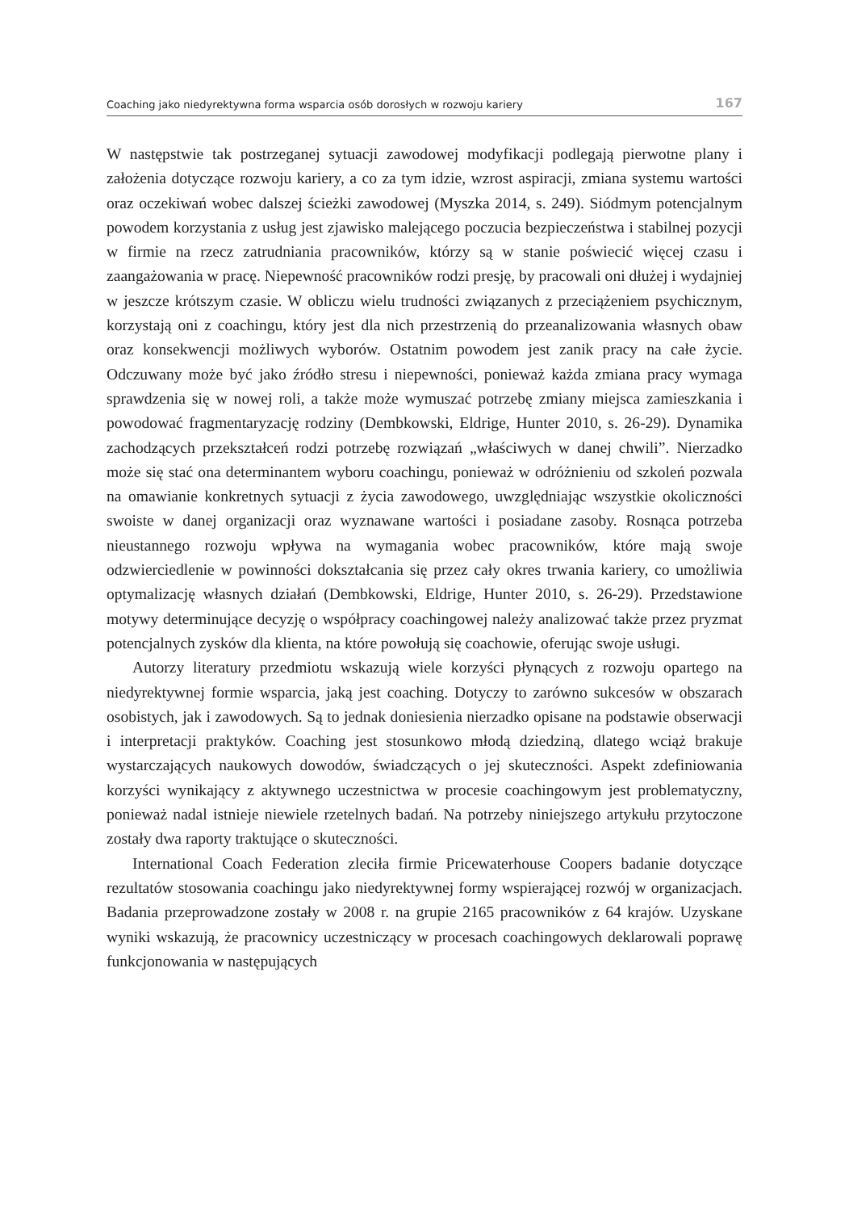Coaching jako niedyrektywna forma wsparcia osób dorosłych w rozwoju kariery 167
W następstwie tak postrzeganej sytuacji zawodowej modyfikacji podlegają pierwotne plany i założenia dotyczące rozwoju kariery, a co za tym idzie, wzrost aspiracji, zmiana systemu wartości oraz oczekiwań wobec dalszej ścieżki zawodowej (Myszka 2014, s. 249). Siódmym potencjalnym powodem korzystania z usług jest zjawisko malejącego poczucia bezpieczeństwa i stabilnej pozycji w firmie na rzecz zatrudniania pracowników, którzy są w stanie poświecić więcej czasu i zaangażowania w pracę. Niepewność pracowników rodzi presję, by pracowali oni dłużej i wydajniej w jeszcze krótszym czasie. W obliczu wielu trudności związanych z przeciążeniem psychicznym, korzystają oni z coachingu, który jest dla nich przestrzenią do przeanalizowania własnych obaw oraz konsekwencji możliwych wyborów. Ostatnim powodem jest zanik pracy na całe życie. Odczuwany może być jako źródło stresu i niepewności, ponieważ każda zmiana pracy wymaga sprawdzenia się w nowej roli, a także może wymuszać potrzebę zmiany miejsca zamieszkania i powodować fragmentaryzację rodziny (Dembkowski, Eldrige, Hunter 2010, s. 26-29). Dynamika zachodzących przekształceń rodzi potrzebę rozwiązań „właściwych w danej chwili”. Nierzadko może się stać ona determinantem wyboru coachingu, ponieważ w odróżnieniu od szkoleń pozwala na omawianie konkretnych sytuacji z życia zawodowego, uwzględniając wszystkie okoliczności swoiste w danej organizacji oraz wyznawane wartości i posiadane zasoby. Rosnąca potrzeba nieustannego rozwoju wpływa na wymagania wobec pracowników, które mają swoje odzwierciedlenie w powinności dokształcania się przez cały okres trwania kariery, co umożliwia optymalizację własnych działań (Dembkowski, Eldrige, Hunter 2010, s. 26-29). Przedstawione motywy determinujące decyzję o współpracy coachingowej należy analizować także przez pryzmat potencjalnych zysków dla klienta, na które powołują się coachowie, oferując swoje usługi.
Autorzy literatury przedmiotu wskazują wiele korzyści płynących z rozwoju opartego na niedyrektywnej formie wsparcia, jaką jest coaching. Dotyczy to zarówno sukcesów w obszarach osobistych, jak i zawodowych. Są to jednak doniesienia nierzadko opisane na podstawie obserwacji i interpretacji praktyków. Coaching jest stosunkowo młodą dziedziną, dlatego wciąż brakuje wystarczających naukowych dowodów, świadczących o jej skuteczności. Aspekt zdefiniowania korzyści wynikający z aktywnego uczestnictwa w procesie coachingowym jest problematyczny, ponieważ nadal istnieje niewiele rzetelnych badań. Na potrzeby niniejszego artykułu przytoczone zostały dwa raporty traktujące o skuteczności.
International Coach Federation zleciła firmie Pricewaterhouse Coopers badanie dotyczące rezultatów stosowania coachingu jako niedyrektywnej formy wspierającej rozwój w organizacjach. Badania przeprowadzone zostały w 2008 r. na grupie 2165 pracowników z 64 krajów. Uzyskane wyniki wskazują, że pracownicy uczestniczący w procesach coachingowych deklarowali poprawę funkcjonowania w następujących